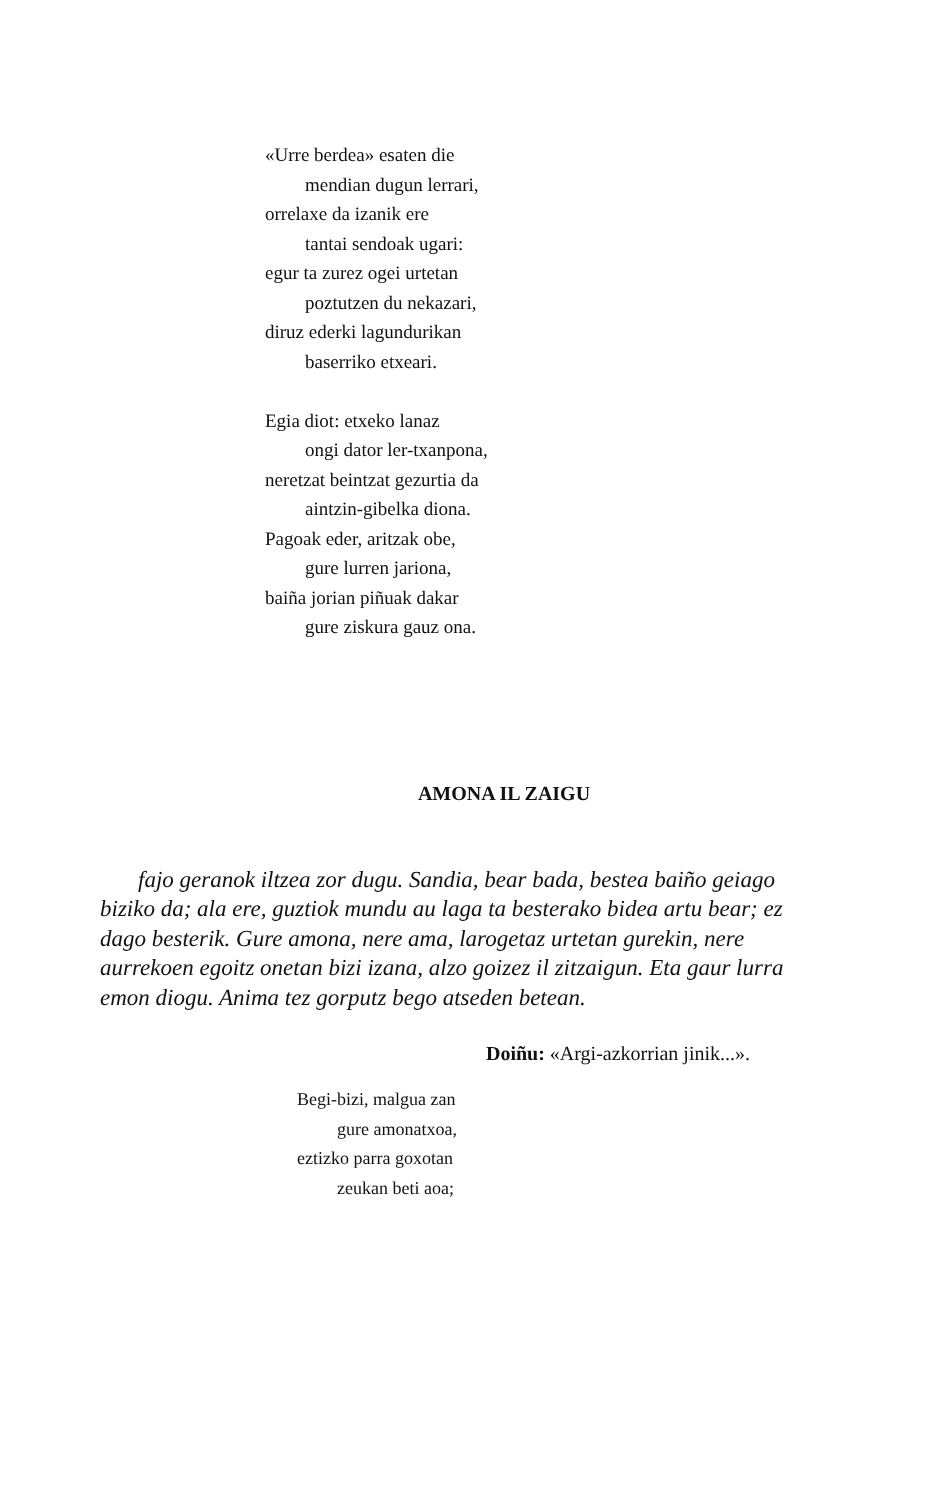«Urre berdea» esaten die
mendian dugun lerrari,
orrelaxe da izanik ere
tantai sendoak ugari:
egur ta zurez ogei urtetan
poztutzen du nekazari,
diruz ederki lagundurikan
baserriko etxeari.
Egia diot: etxeko lanaz
ongi dator ler-txanpona,
neretzat beintzat gezurtia da
aintzin-gibelka diona.
Pagoak eder, aritzak obe,
gure lurren jariona,
baiña jorian piñuak dakar
gure ziskura gauz ona.
AMONA IL ZAIGU
fajo geranok iltzea zor dugu. Sandia, bear bada, bestea baiño geiago biziko da; ala ere, guztiok mundu au laga ta besterako bidea artu bear; ez dago besterik. Gure amona, nere ama, larogetaz urtetan gurekin, nere aurrekoen egoitz onetan bizi izana, alzo goizez il zitzaigun. Eta gaur lurra emon diogu. Anima tez gorputz bego atseden betean.
Doiñu: «Argi-azkorrian jinik...».
Begi-bizi, malgua zan
gure amonatxoa,
eztizko parra goxotan
zeukan beti aoa;